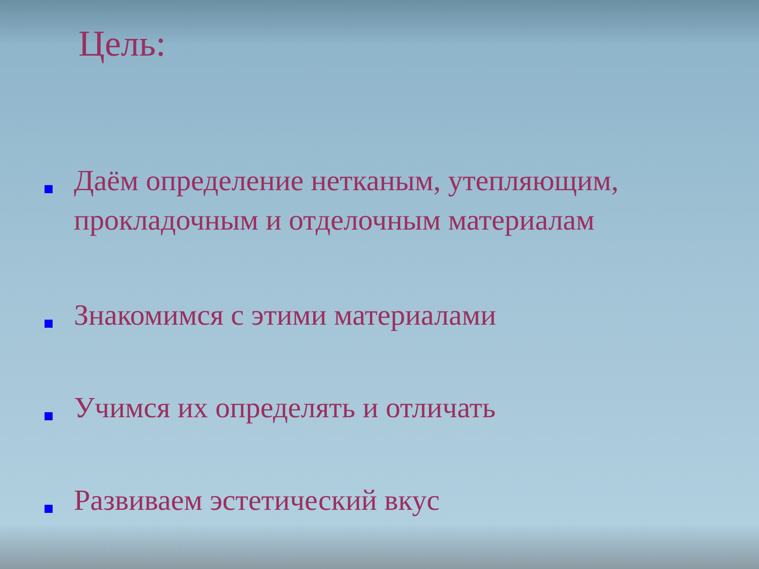Цель:
Даём определение нетканым, утепляющим, прокладочным и отделочным материалам
Знакомимся с этими материалами
Учимся их определять и отличать
Развиваем эстетический вкус